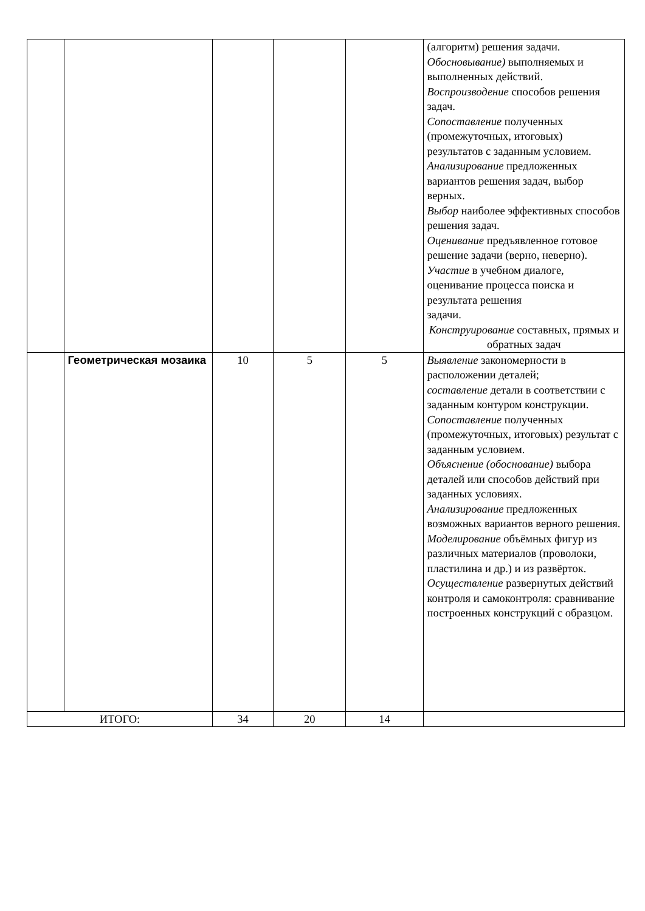| | | | | | (алгоритм) решения задачи. Обосновывание) выполняемых и выполненных действий. Воспроизводение способов решения задач. Сопоставление полученных (промежуточных, итоговых) результатов с заданным условием. Анализирование предложенных вариантов решения задач, выбор верных. Выбор наиболее эффективных способов решения задач. Оценивание предъявленное готовое решение задачи (верно, неверно). Участие в учебном диалоге, оценивание процесса поиска и результата решения задачи. Конструирование составных, прямых и обратных задач |
| | Геометрическая мозаика | 10 | 5 | 5 | Выявление закономерности в расположении деталей; составление детали в соответствии с заданным контуром конструкции. Сопоставление полученных (промежуточных, итоговых) результат с заданным условием. Объяснение (обоснование) выбора деталей или способов действий при заданных условиях. Анализирование предложенных возможных вариантов верного решения. Моделирование объёмных фигур из различных материалов (проволоки, пластилина и др.) и из развёрток. Осуществление развернутых действий контроля и самоконтроля: сравнивание построенных конструкций с образцом. |
| ИТОГО: | | 34 | 20 | 14 | |